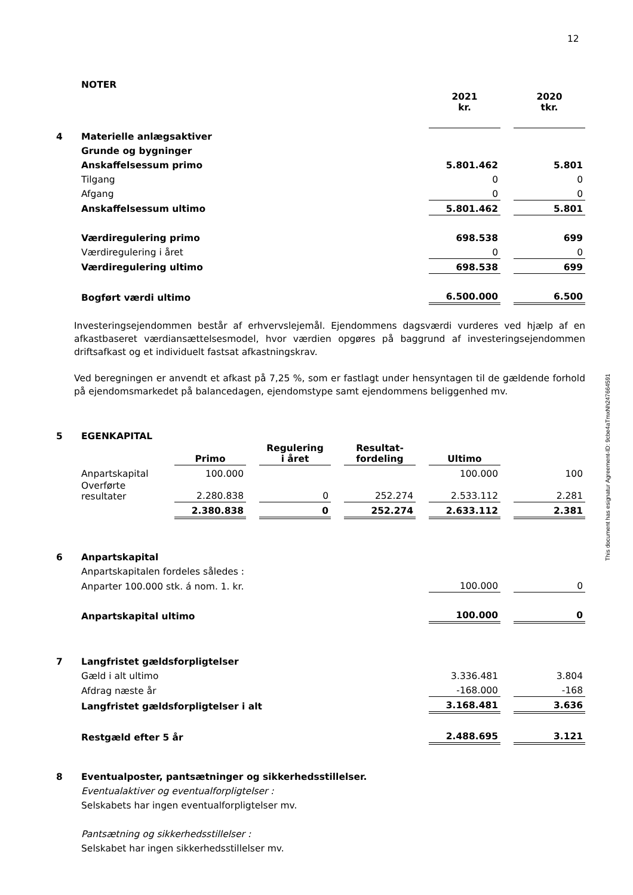12
This document has esignatur Agreement-ID: 9cbe4aTmxNh247664591
| | NOTER | | | | | | | |
| | | 2021 kr. | | 2020 tkr. |
| 4 | Materielle anlægsaktiver | | | |
| | Grunde og bygninger | | | |
| | Anskaffelsessum primo | 5.801.462 | | 5.801 |
| | Tilgang | 0 | | 0 |
| | Afgang | 0 | | 0 |
| | Anskaffelsessum ultimo | 5.801.462 | | 5.801 |
| | Værdiregulering primo | 698.538 | | 699 |
| | Værdiregulering i året | 0 | | 0 |
| | Værdiregulering ultimo | 698.538 | | 699 |
| | Bogført værdi ultimo | 6.500.000 | | 6.500 |
Investeringsejendommen består af erhvervslejemål. Ejendommens dagsværdi vurderes ved hjælp af en afkastbaseret værdiansættelsesmodel, hvor værdien opgøres på baggrund af investeringsejendommen driftsafkast og et individuelt fastsat afkastningskrav.
Ved beregningen er anvendt et afkast på 7,25 %, som er fastlagt under hensyntagen til de gældende forhold på ejendomsmarkedet på balancedagen, ejendomstype samt ejendommens beliggenhed mv.
| 5 | EGENKAPITAL | | | | | | | | | |
| | | Primo | | Regulering i året | | Resultat- fordeling | | Ultimo | | |
| | Anpartskapital | 100.000 | | | | | | 100.000 | | 100 |
| | Overførte resultater | 2.280.838 | | 0 | | 252.274 | | 2.533.112 | | 2.281 |
| | | 2.380.838 | | 0 | | 252.274 | | 2.633.112 | | 2.381 |
| 6 | Anpartskapital | | | |
| | Anpartskapitalen fordeles således : | | | |
| | Anparter 100.000 stk. á nom. 1. kr. | 100.000 | | 0 |
| | Anpartskapital ultimo | 100.000 | | 0 |
| 7 | Langfristet gældsforpligtelser | | | |
| | Gæld i alt ultimo | 3.336.481 | | 3.804 |
| | Afdrag næste år | -168.000 | | -168 |
| | Langfristet gældsforpligtelser i alt | 3.168.481 | | 3.636 |
| | Restgæld efter 5 år | 2.488.695 | | 3.121 |
| 8 | Eventualposter, pantsætninger og sikkerhedsstillelser. |
| | Eventualaktiver og eventualforpligtelser : |
| | Selskabets har ingen eventualforpligtelser mv. |
| | Pantsætning og sikkerhedsstillelser : |
| | Selskabet har ingen sikkerhedsstillelser mv. |